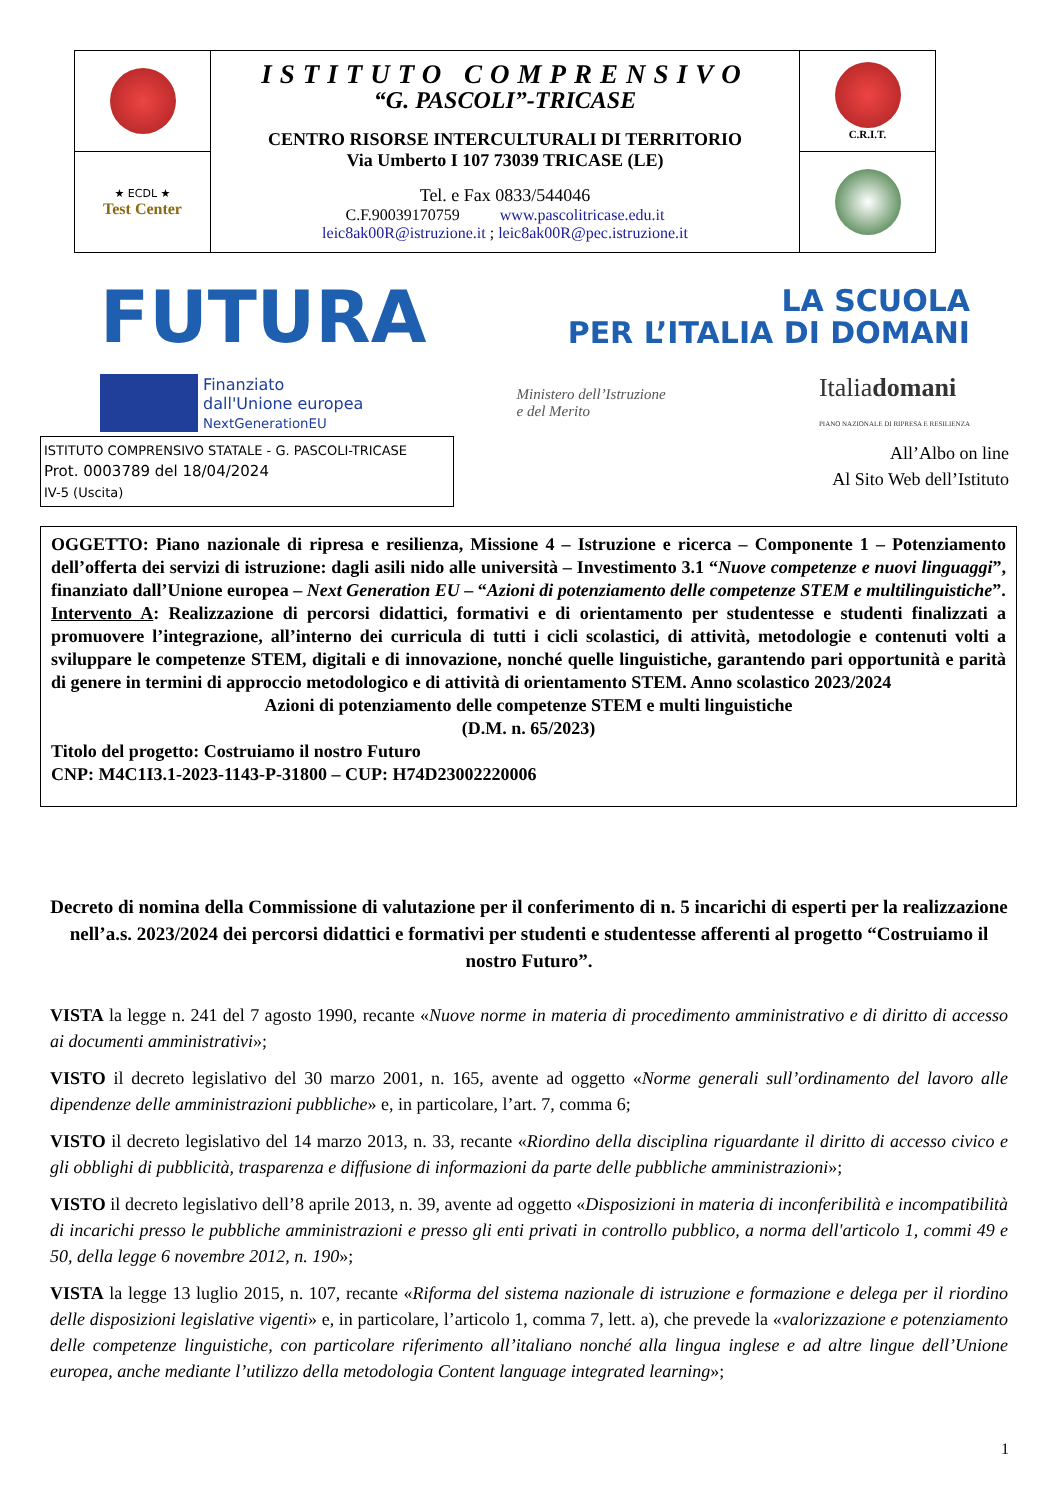| | ISTITUTO COMPRENSIVO “G. PASCOLI”-TRICASE CENTRO RISORSE INTERCULTURALI DI TERRITORIO Via Umberto I 107 73039 TRICASE (LE) Tel. e Fax 0833/544046 C.F.90039170759 www.pascolitricase.edu.it leic8ak00R@istruzione.it ; leic8ak00R@pec.istruzione.it | C.R.I.T. |
| ★ ECDL ★ Test Center | | |
FUTURA LA SCUOLA
PER L’ITALIA DI DOMANI
Finanziato
dall'Unione europea
NextGenerationEU Ministero dell’Istruzione
e del Merito Italiadomani
PIANO NAZIONALE DI RIPRESA E RESILIENZA
ISTITUTO COMPRENSIVO STATALE - G. PASCOLI-TRICASE
Prot. 0003789 del 18/04/2024
IV-5 (Uscita)
All’Albo on line
Al Sito Web dell’Istituto
OGGETTO: Piano nazionale di ripresa e resilienza, Missione 4 – Istruzione e ricerca – Componente 1 – Potenziamento dell’offerta dei servizi di istruzione: dagli asili nido alle università – Investimento 3.1 “Nuove competenze e nuovi linguaggi”, finanziato dall’Unione europea – Next Generation EU – “Azioni di potenziamento delle competenze STEM e multilinguistiche”.
Intervento A: Realizzazione di percorsi didattici, formativi e di orientamento per studentesse e studenti finalizzati a promuovere l’integrazione, all’interno dei curricula di tutti i cicli scolastici, di attività, metodologie e contenuti volti a sviluppare le competenze STEM, digitali e di innovazione, nonché quelle linguistiche, garantendo pari opportunità e parità di genere in termini di approccio metodologico e di attività di orientamento STEM. Anno scolastico 2023/2024
Azioni di potenziamento delle competenze STEM e multi linguistiche
(D.M. n. 65/2023)
Titolo del progetto: Costruiamo il nostro Futuro
CNP: M4C1I3.1-2023-1143-P-31800 – CUP: H74D23002220006
Decreto di nomina della Commissione di valutazione per il conferimento di n. 5 incarichi di esperti per la realizzazione nell’a.s. 2023/2024 dei percorsi didattici e formativi per studenti e studentesse afferenti al progetto “Costruiamo il nostro Futuro”.
VISTA la legge n. 241 del 7 agosto 1990, recante «Nuove norme in materia di procedimento amministrativo e di diritto di accesso ai documenti amministrativi»;
VISTO il decreto legislativo del 30 marzo 2001, n. 165, avente ad oggetto «Norme generali sull’ordinamento del lavoro alle dipendenze delle amministrazioni pubbliche» e, in particolare, l’art. 7, comma 6;
VISTO il decreto legislativo del 14 marzo 2013, n. 33, recante «Riordino della disciplina riguardante il diritto di accesso civico e gli obblighi di pubblicità, trasparenza e diffusione di informazioni da parte delle pubbliche amministrazioni»;
VISTO il decreto legislativo dell’8 aprile 2013, n. 39, avente ad oggetto «Disposizioni in materia di inconferibilità e incompatibilità di incarichi presso le pubbliche amministrazioni e presso gli enti privati in controllo pubblico, a norma dell'articolo 1, commi 49 e 50, della legge 6 novembre 2012, n. 190»;
VISTA la legge 13 luglio 2015, n. 107, recante «Riforma del sistema nazionale di istruzione e formazione e delega per il riordino delle disposizioni legislative vigenti» e, in particolare, l’articolo 1, comma 7, lett. a), che prevede la «valorizzazione e potenziamento delle competenze linguistiche, con particolare riferimento all’italiano nonché alla lingua inglese e ad altre lingue dell’Unione europea, anche mediante l’utilizzo della metodologia Content language integrated learning»;
1